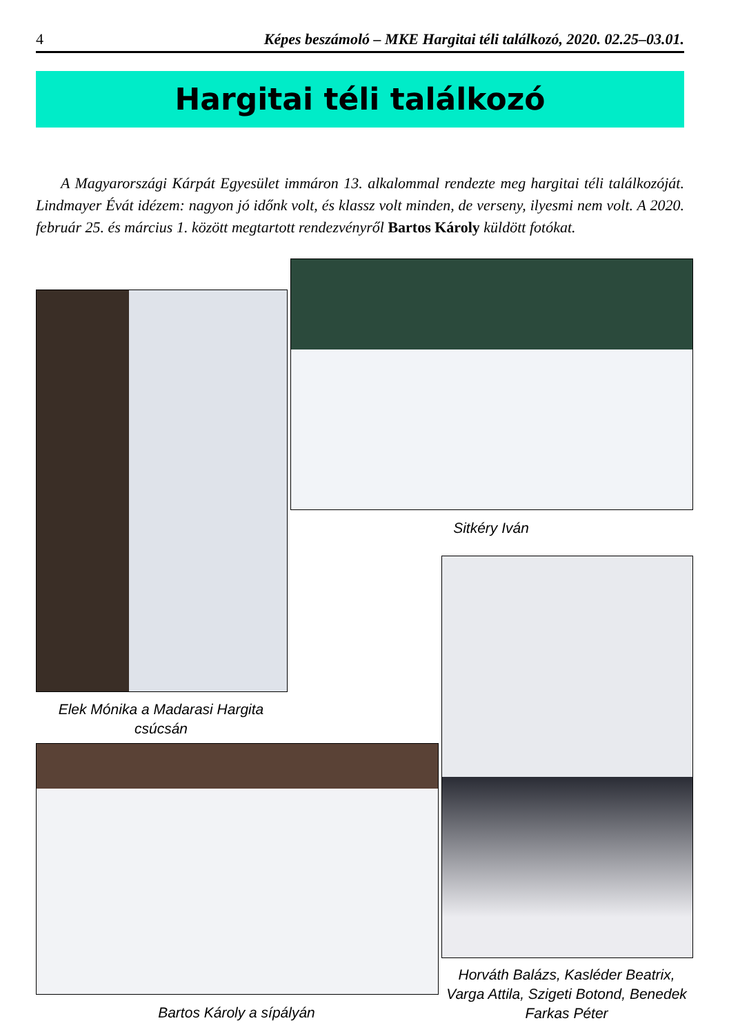4 Képes beszámoló – MKE Hargitai téli találkozó, 2020. 02.25–03.01.
Hargitai téli találkozó
A Magyarországi Kárpát Egyesület immáron 13. alkalommal rendezte meg hargitai téli találkozóját. Lindmayer Évát idézem: nagyon jó időnk volt, és klassz volt minden, de verseny, ilyesmi nem volt. A 2020. február 25. és március 1. között megtartott rendezvényről Bartos Károly küldött fotókat.
Sitkéry Iván
Elek Mónika a Madarasi Hargita csúcsán
Horváth Balázs, Kasléder Beatrix, Varga Attila, Szigeti Botond, Benedek Farkas Péter
Bartos Károly a sípályán